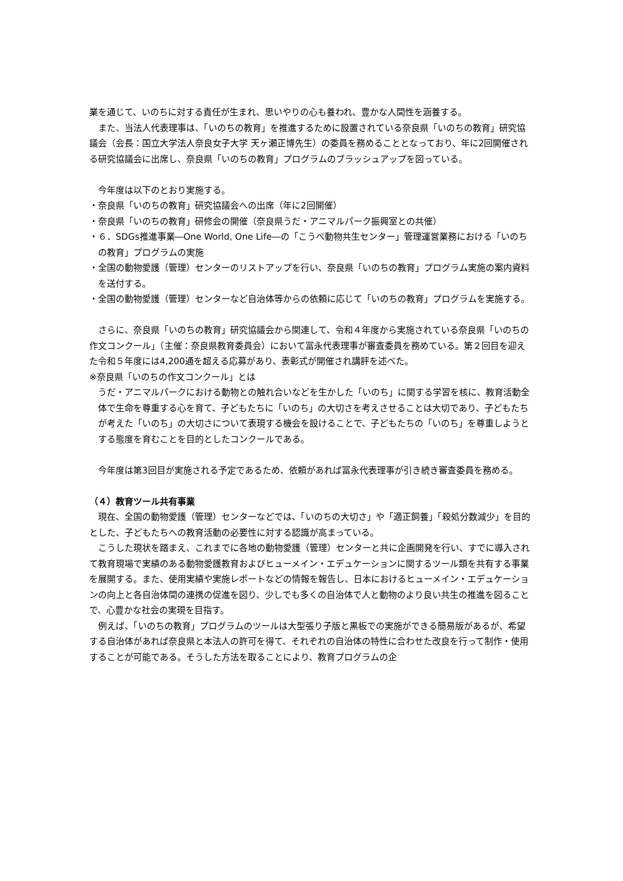業を通じて、いのちに対する責任が生まれ、思いやりの心も養われ、豊かな人間性を涵養する。
また、当法人代表理事は、「いのちの教育」を推進するために設置されている奈良県「いのちの教育」研究協議会（会長：国立大学法人奈良女子大学 天ヶ瀬正博先生）の委員を務めることとなっており、年に2回開催される研究協議会に出席し、奈良県「いのちの教育」プログラムのブラッシュアップを図っている。
今年度は以下のとおり実施する。
・奈良県「いのちの教育」研究協議会への出席（年に2回開催）
・奈良県「いのちの教育」研修会の開催（奈良県うだ・アニマルパーク振興室との共催）
・６．SDGs推進事業―One World, One Life―の「こうべ動物共生センター」管理運営業務における「いのちの教育」プログラムの実施
・全国の動物愛護（管理）センターのリストアップを行い、奈良県「いのちの教育」プログラム実施の案内資料を送付する。
・全国の動物愛護（管理）センターなど自治体等からの依頼に応じて「いのちの教育」プログラムを実施する。
さらに、奈良県「いのちの教育」研究協議会から関連して、令和４年度から実施されている奈良県「いのちの作文コンクール」（主催：奈良県教育委員会）において冨永代表理事が審査委員を務めている。第２回目を迎えた令和５年度には4,200通を超える応募があり、表彰式が開催され講評を述べた。
※奈良県「いのちの作文コンクール」とは
うだ・アニマルパークにおける動物との触れ合いなどを生かした「いのち」に関する学習を核に、教育活動全体で生命を尊重する心を育て、子どもたちに「いのち」の大切さを考えさせることは大切であり、子どもたちが考えた「いのち」の大切さについて表現する機会を設けることで、子どもたちの「いのち」を尊重しようとする態度を育むことを目的としたコンクールである。
今年度は第3回目が実施される予定であるため、依頼があれば冨永代表理事が引き続き審査委員を務める。
（４）教育ツール共有事業
現在、全国の動物愛護（管理）センターなどでは、「いのちの大切さ」や「適正飼養」「殺処分数減少」を目的とした、子どもたちへの教育活動の必要性に対する認識が高まっている。
こうした現状を踏まえ、これまでに各地の動物愛護（管理）センターと共に企画開発を行い、すでに導入されて教育現場で実績のある動物愛護教育およびヒューメイン・エデュケーションに関するツール類を共有する事業を展開する。また、使用実績や実施レポートなどの情報を報告し、日本におけるヒューメイン・エデュケーションの向上と各自治体間の連携の促進を図り、少しでも多くの自治体で人と動物のより良い共生の推進を図ることで、心豊かな社会の実現を目指す。
例えば、「いのちの教育」プログラムのツールは大型張り子版と黒板での実施ができる簡易版があるが、希望する自治体があれば奈良県と本法人の許可を得て、それぞれの自治体の特性に合わせた改良を行って制作・使用することが可能である。そうした方法を取ることにより、教育プログラムの企